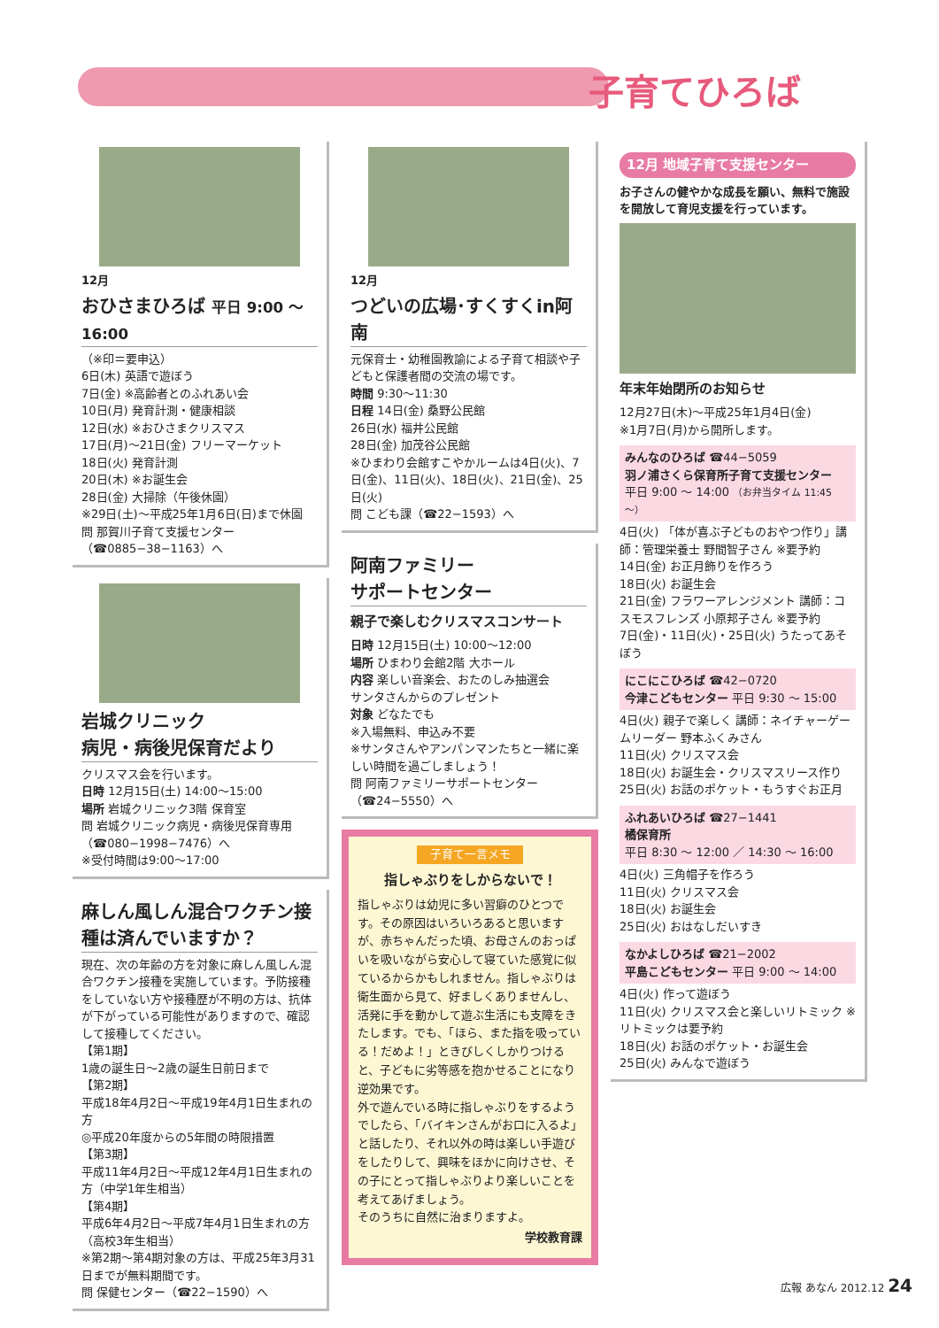子育てひろば
12月
おひさまひろば 平日 9:00 ～ 16:00
（※印＝要申込）
6日(木) 英語で遊ぼう
7日(金) ※高齢者とのふれあい会
10日(月) 発育計測・健康相談
12日(水) ※おひさまクリスマス
17日(月)～21日(金) フリーマーケット
18日(火) 発育計測
20日(木) ※お誕生会
28日(金) 大掃除（午後休園）
※29日(土)～平成25年1月6日(日)まで休園
問 那賀川子育て支援センター（☎0885−38−1163）へ
岩城クリニック
病児・病後児保育だより
クリスマス会を行います。
日時 12月15日(土) 14:00～15:00
場所 岩城クリニック3階 保育室
問 岩城クリニック病児・病後児保育専用（☎080−1998−7476）へ
※受付時間は9:00～17:00
麻しん風しん混合ワクチン接種は済んでいますか？
現在、次の年齢の方を対象に麻しん風しん混合ワクチン接種を実施しています。予防接種をしていない方や接種歴が不明の方は、抗体が下がっている可能性がありますので、確認して接種してください。
【第1期】
1歳の誕生日～2歳の誕生日前日まで
【第2期】
平成18年4月2日～平成19年4月1日生まれの方
◎平成20年度からの5年間の時限措置
【第3期】
平成11年4月2日～平成12年4月1日生まれの方（中学1年生相当）
【第4期】
平成6年4月2日～平成7年4月1日生まれの方（高校3年生相当）
※第2期～第4期対象の方は、平成25年3月31日までが無料期間です。
問 保健センター（☎22−1590）へ
12月
つどいの広場･すくすくin阿南
元保育士・幼稚園教諭による子育て相談や子どもと保護者間の交流の場です。
時間 9:30～11:30
日程 14日(金) 桑野公民館
26日(水) 福井公民館
28日(金) 加茂谷公民館
※ひまわり会館すこやかルームは4日(火)、7日(金)、11日(火)、18日(火)、21日(金)、25日(火)
問 こども課（☎22−1593）へ
阿南ファミリー
サポートセンター
親子で楽しむクリスマスコンサート
日時 12月15日(土) 10:00～12:00
場所 ひまわり会館2階 大ホール
内容 楽しい音楽会、おたのしみ抽選会
サンタさんからのプレゼント
対象 どなたでも
※入場無料、申込み不要
※サンタさんやアンパンマンたちと一緒に楽しい時間を過ごしましょう！
問 阿南ファミリーサポートセンター（☎24−5550）へ
子育て一言メモ
指しゃぶりをしからないで！
指しゃぶりは幼児に多い習癖のひとつです。その原因はいろいろあると思いますが、赤ちゃんだった頃、お母さんのおっぱいを吸いながら安心して寝ていた感覚に似ているからかもしれません。指しゃぶりは衛生面から見て、好ましくありませんし、活発に手を動かして遊ぶ生活にも支障をきたします。でも、「ほら、また指を吸っている！だめよ！」ときびしくしかりつけると、子どもに劣等感を抱かせることになり逆効果です。
外で遊んでいる時に指しゃぶりをするようでしたら、「バイキンさんがお口に入るよ」と話したり、それ以外の時は楽しい手遊びをしたりして、興味をほかに向けさせ、その子にとって指しゃぶりより楽しいことを考えてあげましょう。
そのうちに自然に治まりますよ。
学校教育課
12月 地域子育て支援センター
お子さんの健やかな成長を願い、無料で施設を開放して育児支援を行っています。
年末年始閉所のお知らせ
12月27日(木)～平成25年1月4日(金)
※1月7日(月)から開所します。
みんなのひろば ☎44−5059
羽ノ浦さくら保育所子育て支援センター
平日 9:00 ～ 14:00 （お弁当タイム 11:45 ～）
4日(火) 「体が喜ぶ子どものおやつ作り」講師：管理栄養士 野間智子さん ※要予約
14日(金) お正月飾りを作ろう
18日(火) お誕生会
21日(金) フラワーアレンジメント 講師：コスモスフレンズ 小原邦子さん ※要予約
7日(金)・11日(火)・25日(火) うたってあそぼう
にこにこひろば ☎42−0720
今津こどもセンター 平日 9:30 ～ 15:00
4日(火) 親子で楽しく 講師：ネイチャーゲームリーダー 野本ふくみさん
11日(火) クリスマス会
18日(火) お誕生会・クリスマスリース作り
25日(火) お話のポケット・もうすぐお正月
ふれあいひろば ☎27−1441
橘保育所
平日 8:30 ～ 12:00 ／ 14:30 ～ 16:00
4日(火) 三角帽子を作ろう
11日(火) クリスマス会
18日(火) お誕生会
25日(火) おはなしだいすき
なかよしひろば ☎21−2002
平島こどもセンター 平日 9:00 ～ 14:00
4日(火) 作って遊ぼう
11日(火) クリスマス会と楽しいリトミック ※リトミックは要予約
18日(火) お話のポケット・お誕生会
25日(火) みんなで遊ぼう
広報 あなん 2012.12 24